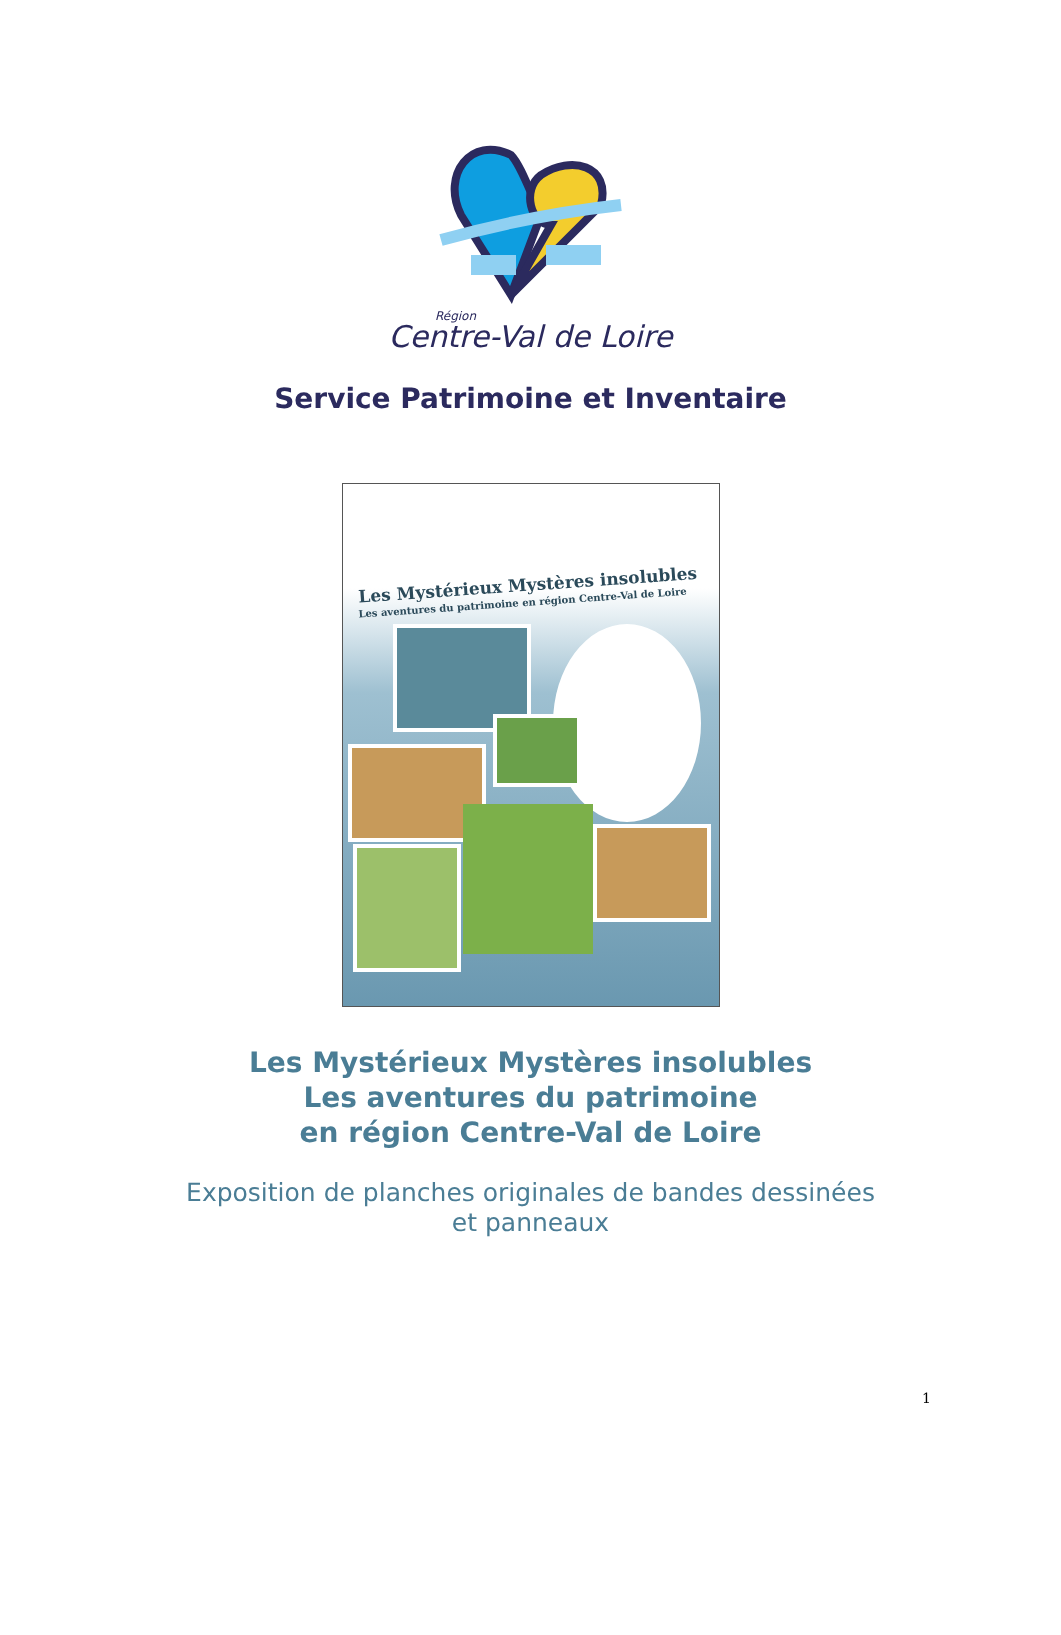Région
Centre-Val de Loire
Service Patrimoine et Inventaire
Les Mystérieux Mystères insolubles
Les aventures du patrimoine en région Centre-Val de Loire
Les Mystérieux Mystères insolubles
Les aventures du patrimoine
en région Centre-Val de Loire
Exposition de planches originales de bandes dessinées
et panneaux
1